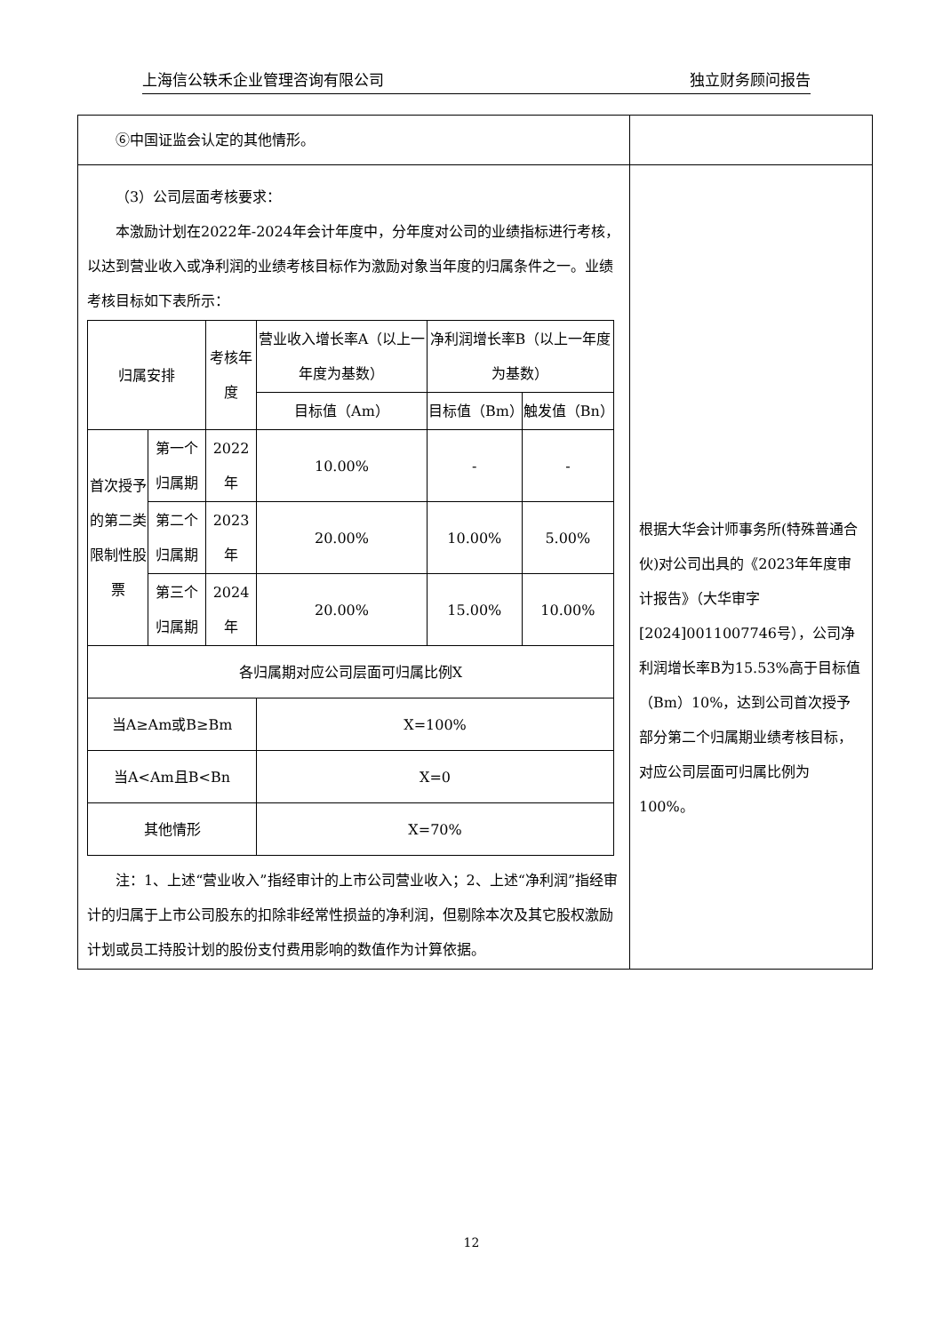上海信公轶禾企业管理咨询有限公司 独立财务顾问报告
| ⑥中国证监会认定的其他情形。 | |
| （3）公司层面考核要求： 本激励计划在2022年-2024年会计年度中，分年度对公司的业绩指标进行考核，以达到营业收入或净利润的业绩考核目标作为激励对象当年度的归属条件之一。业绩考核目标如下表所示： / 归属安排 / / 考核年度 / 营业收入增长率A（以上一年度为基数） / 净利润增长率B（以上一年度为基数） / / / / / / 目标值（Am） / 目标值（Bm） / 触发值（Bn） / / 首次授予的第二类限制性股票 / 第一个归属期 / 2022年 / 10.00% / - / - / / / 第二个归属期 / 2023年 / 20.00% / 10.00% / 5.00% / / / 第三个归属期 / 2024年 / 20.00% / 15.00% / 10.00% / / 各归属期对应公司层面可归属比例X / / / / / / / 当A≥Am或B≥Bm / / / X=100% / / / / 当A<Am且B<Bn / / / X=0 / / / / 其他情形 / / / X=70% / / / 注：1、上述“营业收入”指经审计的上市公司营业收入；2、上述“净利润”指经审计的归属于上市公司股东的扣除非经常性损益的净利润，但剔除本次及其它股权激励计划或员工持股计划的股份支付费用影响的数值作为计算依据。 | 根据大华会计师事务所(特殊普通合伙)对公司出具的《2023年年度审计报告》（大华审字[2024]0011007746号），公司净利润增长率B为15.53%高于目标值（Bm）10%，达到公司首次授予部分第二个归属期业绩考核目标，对应公司层面可归属比例为100%。 |
12